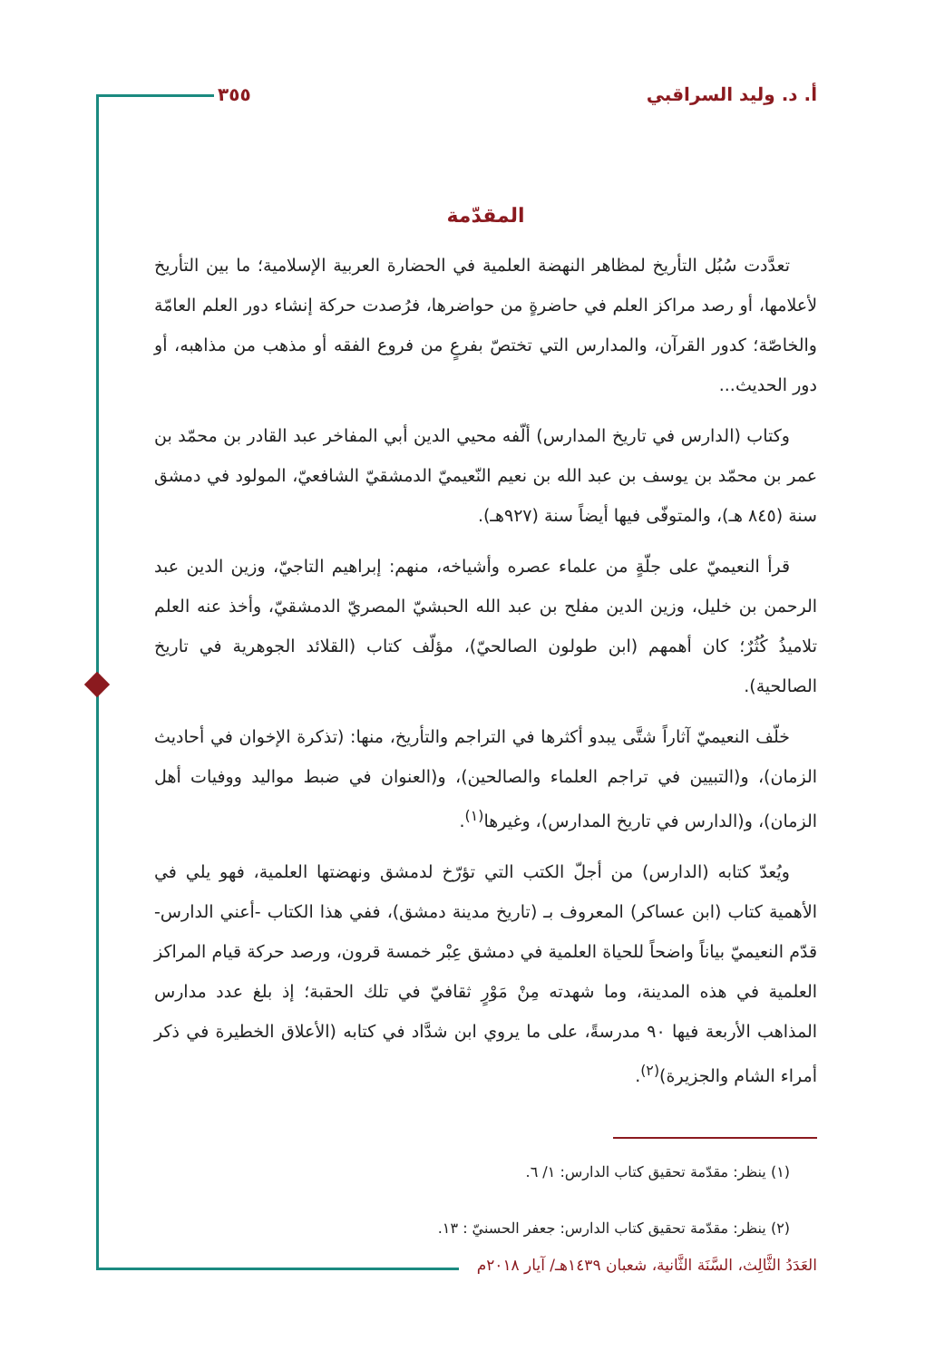أ. د. وليد السراقبي ٣٥٥
المقدّمة
تعدَّدت سُبُل التأريخ لمظاهر النهضة العلمية في الحضارة العربية الإسلامية؛ ما بين التأريخ لأعلامها، أو رصد مراكز العلم في حاضرةٍ من حواضرها، فرُصدت حركة إنشاء دور العلم العامّة والخاصّة؛ كدور القرآن، والمدارس التي تختصّ بفرعٍ من فروع الفقه أو مذهب من مذاهبه، أو دور الحديث...
وكتاب (الدارس في تاريخ المدارس) ألّفه محيي الدين أبي المفاخر عبد القادر بن محمّد بن عمر بن محمّد بن يوسف بن عبد الله بن نعيم النّعيميّ الدمشقيّ الشافعيّ، المولود في دمشق سنة (٨٤٥ هـ)، والمتوفّى فيها أيضاً سنة (٩٢٧هـ).
قرأ النعيميّ على جلّةٍ من علماء عصره وأشياخه، منهم: إبراهيم التاجيّ، وزين الدين عبد الرحمن بن خليل، وزين الدين مفلح بن عبد الله الحبشيّ المصريّ الدمشقيّ، وأخذ عنه العلم تلاميذُ كُثُرٌ؛ كان أهمهم (ابن طولون الصالحيّ)، مؤلّف كتاب (القلائد الجوهرية في تاريخ الصالحية).
خلّف النعيميّ آثاراً شتَّى يبدو أكثرها في التراجم والتأريخ، منها: (تذكرة الإخوان في أحاديث الزمان)، و(التبيين في تراجم العلماء والصالحين)، و(العنوان في ضبط مواليد ووفيات أهل الزمان)، و(الدارس في تاريخ المدارس)، وغيرها<sup>(١)</sup>.
ويُعدّ كتابه (الدارس) من أجلّ الكتب التي تؤرّخ لدمشق ونهضتها العلمية، فهو يلي في الأهمية كتاب (ابن عساكر) المعروف بـ (تاريخ مدينة دمشق)، ففي هذا الكتاب -أعني الدارس- قدّم النعيميّ بياناً واضحاً للحياة العلمية في دمشق عِبْر خمسة قرون، ورصد حركة قيام المراكز العلمية في هذه المدينة، وما شهدته مِنْ مَوْرٍ ثقافيّ في تلك الحقبة؛ إذ بلغ عدد مدارس المذاهب الأربعة فيها ٩٠ مدرسةً، على ما يروي ابن شدَّاد في كتابه (الأعلاق الخطيرة في ذكر أمراء الشام والجزيرة)<sup>(٢)</sup>.
(١) ينظر: مقدّمة تحقيق كتاب الدارس: ١/ ٦.
(٢) ينظر: مقدّمة تحقيق كتاب الدارس: جعفر الحسنيّ : ١٣.
العَدَدُ الثَّالِث، السَّنَة الثَّانية، شعبان ١٤٣٩هـ/ آيار ٢٠١٨م